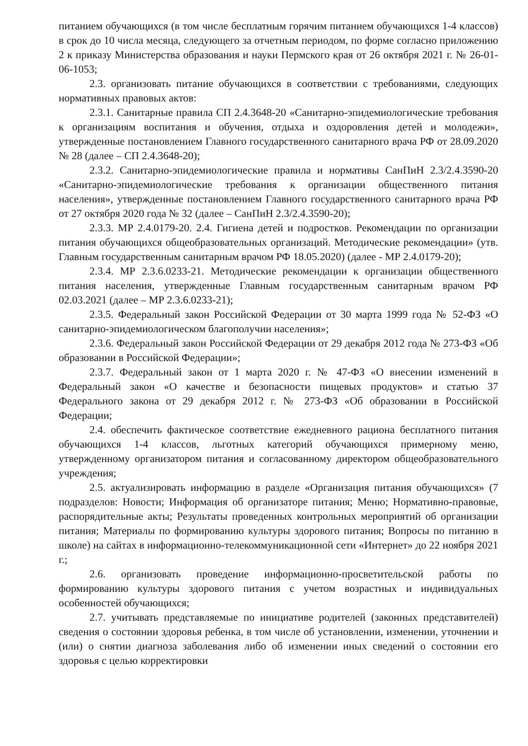питанием обучающихся (в том числе бесплатным горячим питанием обучающихся 1-4 классов) в срок до 10 числа месяца, следующего за отчетным периодом, по форме согласно приложению 2 к приказу Министерства образования и науки Пермского края от 26 октября 2021 г. № 26-01-06-1053;
2.3. организовать питание обучающихся в соответствии с требованиями, следующих нормативных правовых актов:
2.3.1. Санитарные правила СП 2.4.3648-20 «Санитарно-эпидемиологические требования к организациям воспитания и обучения, отдыха и оздоровления детей и молодежи», утвержденные постановлением Главного государственного санитарного врача РФ от 28.09.2020 № 28 (далее – СП 2.4.3648-20);
2.3.2. Санитарно-эпидемиологические правила и нормативы СанПиН 2.3/2.4.3590-20 «Санитарно-эпидемиологические требования к организации общественного питания населения», утвержденные постановлением Главного государственного санитарного врача РФ от 27 октября 2020 года № 32 (далее – СанПиН 2.3/2.4.3590-20);
2.3.3. МР 2.4.0179-20. 2.4. Гигиена детей и подростков. Рекомендации по организации питания обучающихся общеобразовательных организаций. Методические рекомендации» (утв. Главным государственным санитарным врачом РФ 18.05.2020) (далее - МР 2.4.0179-20);
2.3.4. МР 2.3.6.0233-21. Методические рекомендации к организации общественного питания населения, утвержденные Главным государственным санитарным врачом РФ 02.03.2021 (далее – МР 2.3.6.0233-21);
2.3.5. Федеральный закон Российской Федерации от 30 марта 1999 года № 52-ФЗ «О санитарно-эпидемиологическом благополучии населения»;
2.3.6. Федеральный закон Российской Федерации от 29 декабря 2012 года № 273-ФЗ «Об образовании в Российской Федерации»;
2.3.7. Федеральный закон от 1 марта 2020 г. № 47-ФЗ «О внесении изменений в Федеральный закон «О качестве и безопасности пищевых продуктов» и статью 37 Федерального закона от 29 декабря 2012 г. № 273-ФЗ «Об образовании в Российской Федерации;
2.4. обеспечить фактическое соответствие ежедневного рациона бесплатного питания обучающихся 1-4 классов, льготных категорий обучающихся примерному меню, утвержденному организатором питания и согласованному директором общеобразовательного учреждения;
2.5. актуализировать информацию в разделе «Организация питания обучающихся» (7 подразделов: Новости; Информация об организаторе питания; Меню; Нормативно-правовые, распорядительные акты; Результаты проведенных контрольных мероприятий об организации питания; Материалы по формированию культуры здорового питания; Вопросы по питанию в школе) на сайтах в информационно-телекоммуникационной сети «Интернет» до 22 ноября 2021 г.;
2.6. организовать проведение информационно-просветительской работы по формированию культуры здорового питания с учетом возрастных и индивидуальных особенностей обучающихся;
2.7. учитывать представляемые по инициативе родителей (законных представителей) сведения о состоянии здоровья ребенка, в том числе об установлении, изменении, уточнении и (или) о снятии диагноза заболевания либо об изменении иных сведений о состоянии его здоровья с целью корректировки